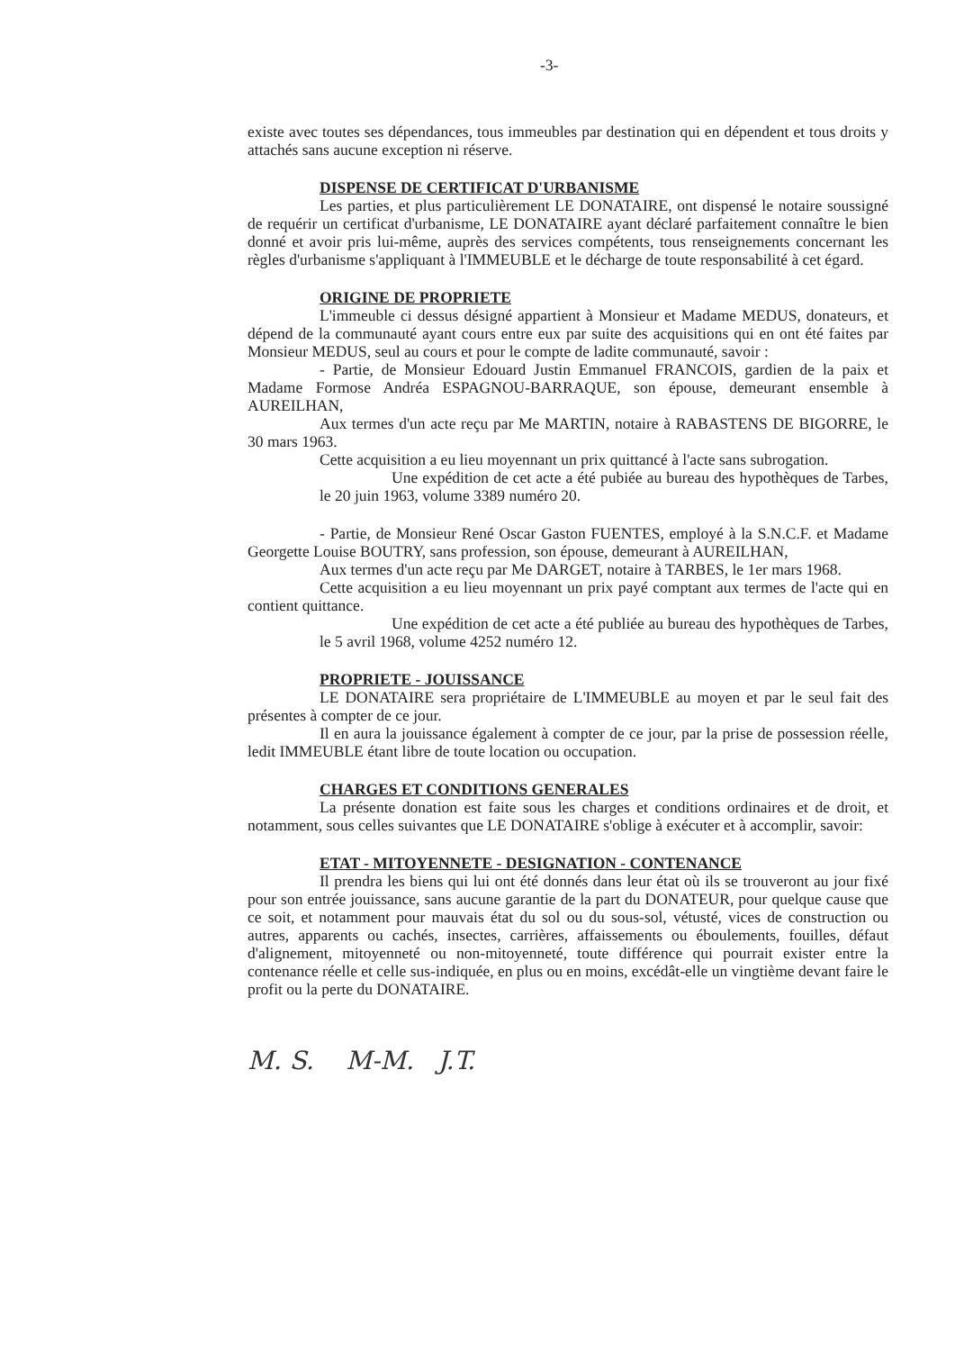-3-
existe avec toutes ses dépendances, tous immeubles par destination qui en dépendent et tous droits y attachés sans aucune exception ni réserve.
DISPENSE DE CERTIFICAT D'URBANISME
Les parties, et plus particulièrement LE DONATAIRE, ont dispensé le notaire soussigné de requérir un certificat d'urbanisme, LE DONATAIRE ayant déclaré parfaitement connaître le bien donné et avoir pris lui-même, auprès des services compétents, tous renseignements concernant les règles d'urbanisme s'appliquant à l'IMMEUBLE et le décharge de toute responsabilité à cet égard.
ORIGINE DE PROPRIETE
L'immeuble ci dessus désigné appartient à Monsieur et Madame MEDUS, donateurs, et dépend de la communauté ayant cours entre eux par suite des acquisitions qui en ont été faites par Monsieur MEDUS, seul au cours et pour le compte de ladite communauté, savoir :
- Partie, de Monsieur Edouard Justin Emmanuel FRANCOIS, gardien de la paix et Madame Formose Andréa ESPAGNOU-BARRAQUE, son épouse, demeurant ensemble à AUREILHAN,
Aux termes d'un acte reçu par Me MARTIN, notaire à RABASTENS DE BIGORRE, le 30 mars 1963.
Cette acquisition a eu lieu moyennant un prix quittancé à l'acte sans subrogation.
Une expédition de cet acte a été pubiée au bureau des hypothèques de Tarbes, le 20 juin 1963, volume 3389 numéro 20.
- Partie, de Monsieur René Oscar Gaston FUENTES, employé à la S.N.C.F. et Madame Georgette Louise BOUTRY, sans profession, son épouse, demeurant à AUREILHAN,
Aux termes d'un acte reçu par Me DARGET, notaire à TARBES, le 1er mars 1968.
Cette acquisition a eu lieu moyennant un prix payé comptant aux termes de l'acte qui en contient quittance.
Une expédition de cet acte a été publiée au bureau des hypothèques de Tarbes, le 5 avril 1968, volume 4252 numéro 12.
PROPRIETE - JOUISSANCE
LE DONATAIRE sera propriétaire de L'IMMEUBLE au moyen et par le seul fait des présentes à compter de ce jour.
Il en aura la jouissance également à compter de ce jour, par la prise de possession réelle, ledit IMMEUBLE étant libre de toute location ou occupation.
CHARGES ET CONDITIONS GENERALES
La présente donation est faite sous les charges et conditions ordinaires et de droit, et notamment, sous celles suivantes que LE DONATAIRE s'oblige à exécuter et à accomplir, savoir:
ETAT - MITOYENNETE - DESIGNATION - CONTENANCE
Il prendra les biens qui lui ont été donnés dans leur état où ils se trouveront au jour fixé pour son entrée jouissance, sans aucune garantie de la part du DONATEUR, pour quelque cause que ce soit, et notamment pour mauvais état du sol ou du sous-sol, vétusté, vices de construction ou autres, apparents ou cachés, insectes, carrières, affaissements ou éboulements, fouilles, défaut d'alignement, mitoyenneté ou non-mitoyenneté, toute différence qui pourrait exister entre la contenance réelle et celle sus-indiquée, en plus ou en moins, excédât-elle un vingtième devant faire le profit ou la perte du DONATAIRE.
M. S. M-M. J.T.